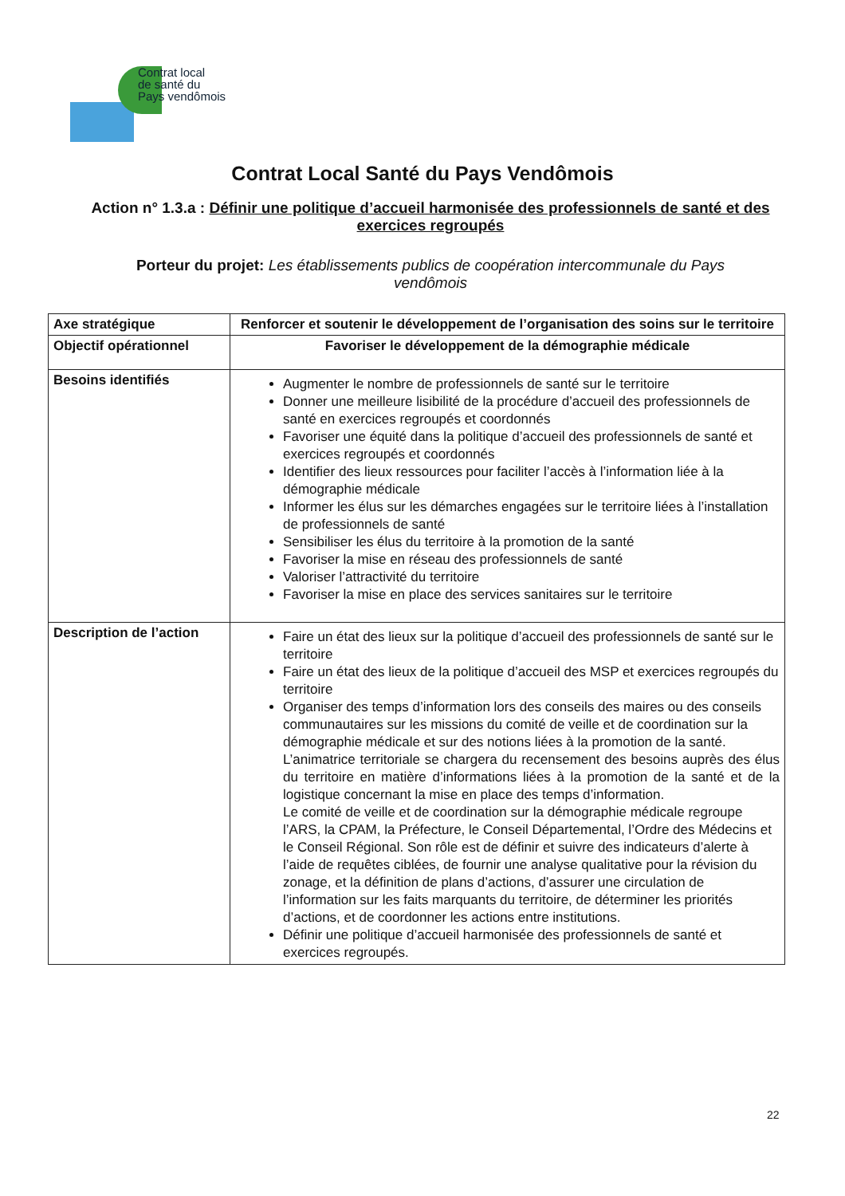Contrat local
de santé du
Pays vendômois
Contrat Local Santé du Pays Vendômois
Action n° 1.3.a : Définir une politique d’accueil harmonisée des professionnels de santé et des exercices regroupés
Porteur du projet: Les établissements publics de coopération intercommunale du Pays vendômois
| Axe stratégique | Renforcer et soutenir le développement de l’organisation des soins sur le territoire |
| Objectif opérationnel | Favoriser le développement de la démographie médicale |
| Besoins identifiés | Augmenter le nombre de professionnels de santé sur le territoire Donner une meilleure lisibilité de la procédure d’accueil des professionnels de santé en exercices regroupés et coordonnés Favoriser une équité dans la politique d’accueil des professionnels de santé et exercices regroupés et coordonnés Identifier des lieux ressources pour faciliter l’accès à l’information liée à la démographie médicale Informer les élus sur les démarches engagées sur le territoire liées à l’installation de professionnels de santé Sensibiliser les élus du territoire à la promotion de la santé Favoriser la mise en réseau des professionnels de santé Valoriser l’attractivité du territoire Favoriser la mise en place des services sanitaires sur le territoire |
| Description de l’action | Faire un état des lieux sur la politique d’accueil des professionnels de santé sur le territoire Faire un état des lieux de la politique d’accueil des MSP et exercices regroupés du territoire Organiser des temps d’information lors des conseils des maires ou des conseils communautaires sur les missions du comité de veille et de coordination sur la démographie médicale et sur des notions liées à la promotion de la santé. L’animatrice territoriale se chargera du recensement des besoins auprès des élus du territoire en matière d’informations liées à la promotion de la santé et de la logistique concernant la mise en place des temps d’information. Le comité de veille et de coordination sur la démographie médicale regroupe l’ARS, la CPAM, la Préfecture, le Conseil Départemental, l’Ordre des Médecins et le Conseil Régional. Son rôle est de définir et suivre des indicateurs d’alerte à l’aide de requêtes ciblées, de fournir une analyse qualitative pour la révision du zonage, et la définition de plans d’actions, d’assurer une circulation de l’information sur les faits marquants du territoire, de déterminer les priorités d’actions, et de coordonner les actions entre institutions. Définir une politique d’accueil harmonisée des professionnels de santé et exercices regroupés. |
22